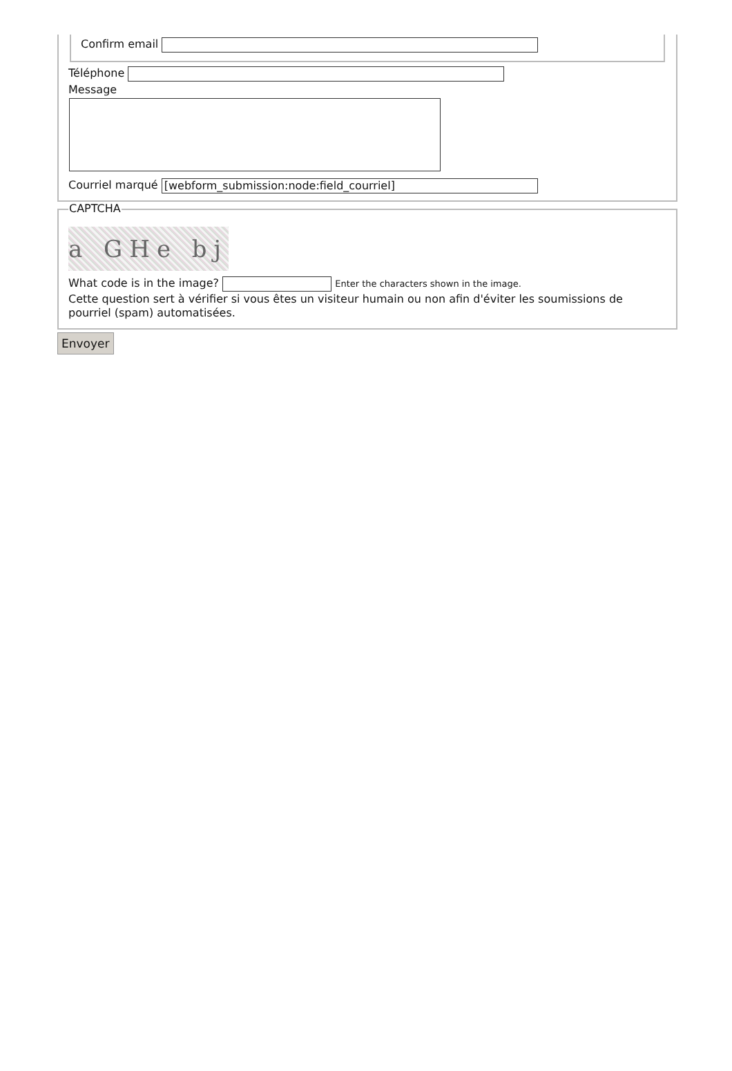Confirm email
Téléphone
Message
Courriel marqué [webform_submission:node:field_courriel]
CAPTCHA
a GHe bj
What code is in the image? Enter the characters shown in the image.
Cette question sert à vérifier si vous êtes un visiteur humain ou non afin d'éviter les soumissions de pourriel (spam) automatisées.
Envoyer